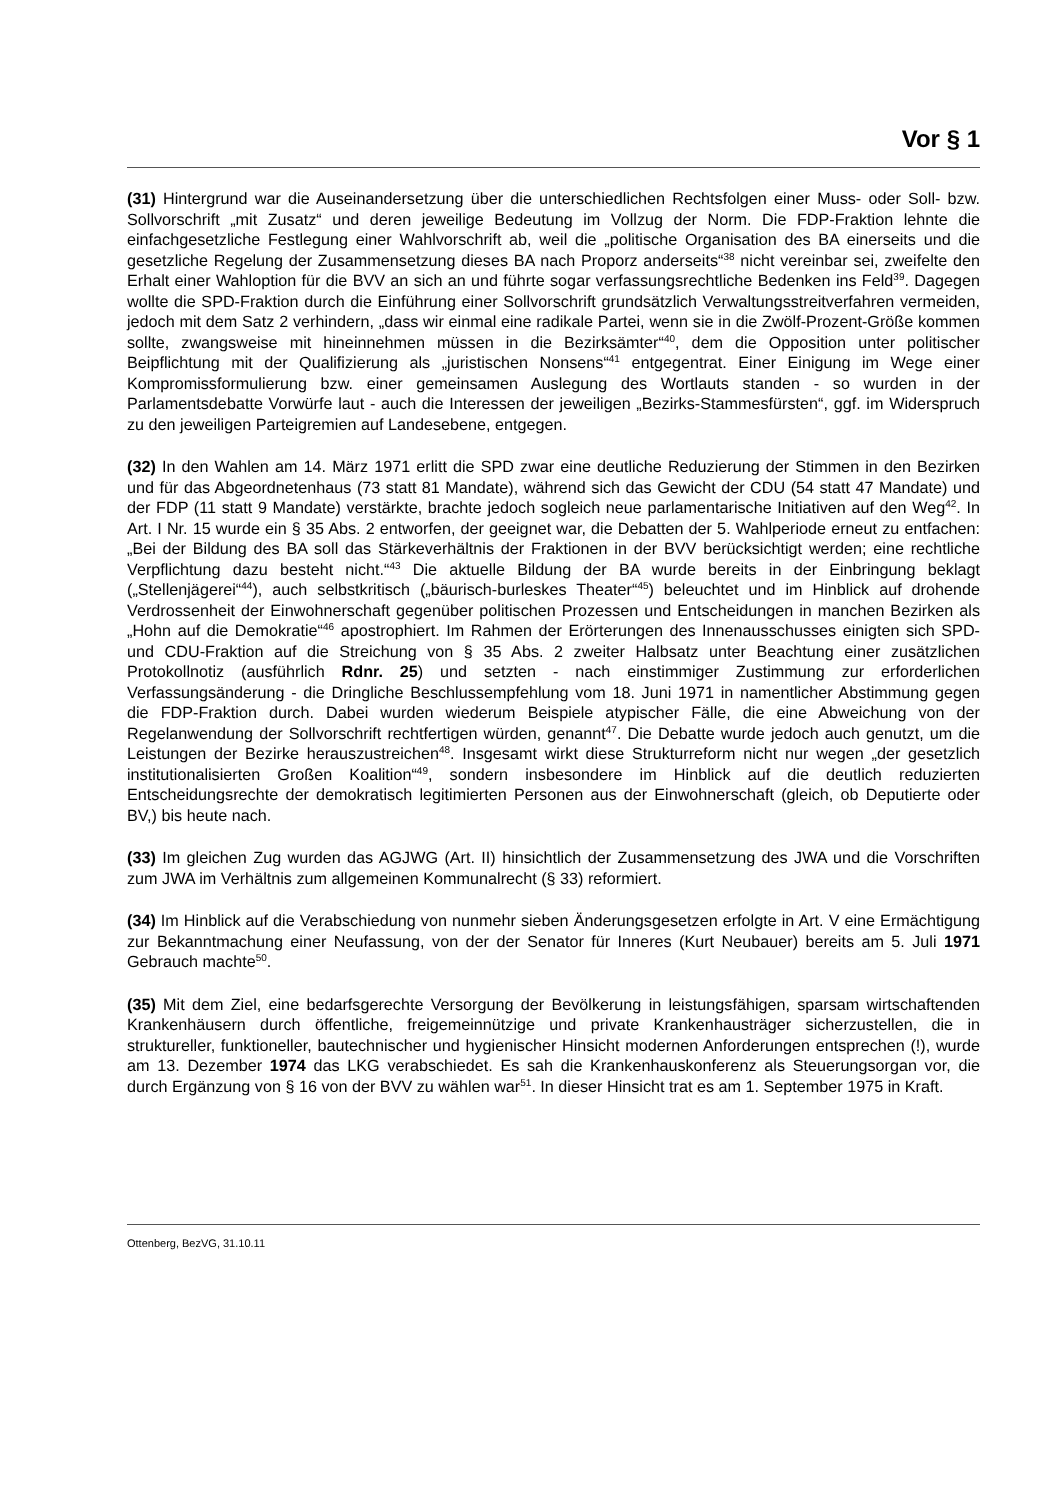Vor § 1
(31) Hintergrund war die Auseinandersetzung über die unterschiedlichen Rechtsfolgen einer Muss- oder Soll- bzw. Sollvorschrift „mit Zusatz“ und deren jeweilige Bedeutung im Vollzug der Norm. Die FDP-Fraktion lehnte die einfachgesetzliche Festlegung einer Wahlvorschrift ab, weil die „politische Organisation des BA einerseits und die gesetzliche Regelung der Zusammensetzung dieses BA nach Proporz anderseits“<sup>38</sup> nicht vereinbar sei, zweifelte den Erhalt einer Wahloption für die BVV an sich an und führte sogar verfassungsrechtliche Bedenken ins Feld<sup>39</sup>. Dagegen wollte die SPD-Fraktion durch die Einführung einer Sollvorschrift grundsätzlich Verwaltungsstreitverfahren vermeiden, jedoch mit dem Satz 2 verhindern, „dass wir einmal eine radikale Partei, wenn sie in die Zwölf-Prozent-Größe kommen sollte, zwangsweise mit hineinnehmen müssen in die Bezirksämter“<sup>40</sup>, dem die Opposition unter politischer Beipflichtung mit der Qualifizierung als „juristischen Nonsens“<sup>41</sup> entgegentrat. Einer Einigung im Wege einer Kompromissformulierung bzw. einer gemeinsamen Auslegung des Wortlauts standen - so wurden in der Parlamentsdebatte Vorwürfe laut - auch die Interessen der jeweiligen „Bezirks-Stammesfürsten“, ggf. im Widerspruch zu den jeweiligen Parteigremien auf Landesebene, entgegen.
(32) In den Wahlen am 14. März 1971 erlitt die SPD zwar eine deutliche Reduzierung der Stimmen in den Bezirken und für das Abgeordnetenhaus (73 statt 81 Mandate), während sich das Gewicht der CDU (54 statt 47 Mandate) und der FDP (11 statt 9 Mandate) verstärkte, brachte jedoch sogleich neue parlamentarische Initiativen auf den Weg<sup>42</sup>. In Art. I Nr. 15 wurde ein § 35 Abs. 2 entworfen, der geeignet war, die Debatten der 5. Wahlperiode erneut zu entfachen: „Bei der Bildung des BA soll das Stärkeverhältnis der Fraktionen in der BVV berücksichtigt werden; eine rechtliche Verpflichtung dazu besteht nicht.“<sup>43</sup> Die aktuelle Bildung der BA wurde bereits in der Einbringung beklagt („Stellenjägerei“<sup>44</sup>), auch selbstkritisch („bäurisch-burleskes Theater“<sup>45</sup>) beleuchtet und im Hinblick auf drohende Verdrossenheit der Einwohnerschaft gegenüber politischen Prozessen und Entscheidungen in manchen Bezirken als „Hohn auf die Demokratie“<sup>46</sup> apostrophiert. Im Rahmen der Erörterungen des Innenausschusses einigten sich SPD- und CDU-Fraktion auf die Streichung von § 35 Abs. 2 zweiter Halbsatz unter Beachtung einer zusätzlichen Protokollnotiz (ausführlich Rdnr. 25) und setzten - nach einstimmiger Zustimmung zur erforderlichen Verfassungsänderung - die Dringliche Beschlussempfehlung vom 18. Juni 1971 in namentlicher Abstimmung gegen die FDP-Fraktion durch. Dabei wurden wiederum Beispiele atypischer Fälle, die eine Abweichung von der Regelanwendung der Sollvorschrift rechtfertigen würden, genannt<sup>47</sup>. Die Debatte wurde jedoch auch genutzt, um die Leistungen der Bezirke herauszustreichen<sup>48</sup>. Insgesamt wirkt diese Strukturreform nicht nur wegen „der gesetzlich institutionalisierten Großen Koalition“<sup>49</sup>, sondern insbesondere im Hinblick auf die deutlich reduzierten Entscheidungsrechte der demokratisch legitimierten Personen aus der Einwohnerschaft (gleich, ob Deputierte oder BV,) bis heute nach.
(33) Im gleichen Zug wurden das AGJWG (Art. II) hinsichtlich der Zusammensetzung des JWA und die Vorschriften zum JWA im Verhältnis zum allgemeinen Kommunalrecht (§ 33) reformiert.
(34) Im Hinblick auf die Verabschiedung von nunmehr sieben Änderungsgesetzen erfolgte in Art. V eine Ermächtigung zur Bekanntmachung einer Neufassung, von der der Senator für Inneres (Kurt Neubauer) bereits am 5. Juli 1971 Gebrauch machte<sup>50</sup>.
(35) Mit dem Ziel, eine bedarfsgerechte Versorgung der Bevölkerung in leistungsfähigen, sparsam wirtschaftenden Krankenhäusern durch öffentliche, freigemeinnützige und private Krankenhausträger sicherzustellen, die in struktureller, funktioneller, bautechnischer und hygienischer Hinsicht modernen Anforderungen entsprechen (!), wurde am 13. Dezember 1974 das LKG verabschiedet. Es sah die Krankenhauskonferenz als Steuerungsorgan vor, die durch Ergänzung von § 16 von der BVV zu wählen war<sup>51</sup>. In dieser Hinsicht trat es am 1. September 1975 in Kraft.
Ottenberg, BezVG, 31.10.11